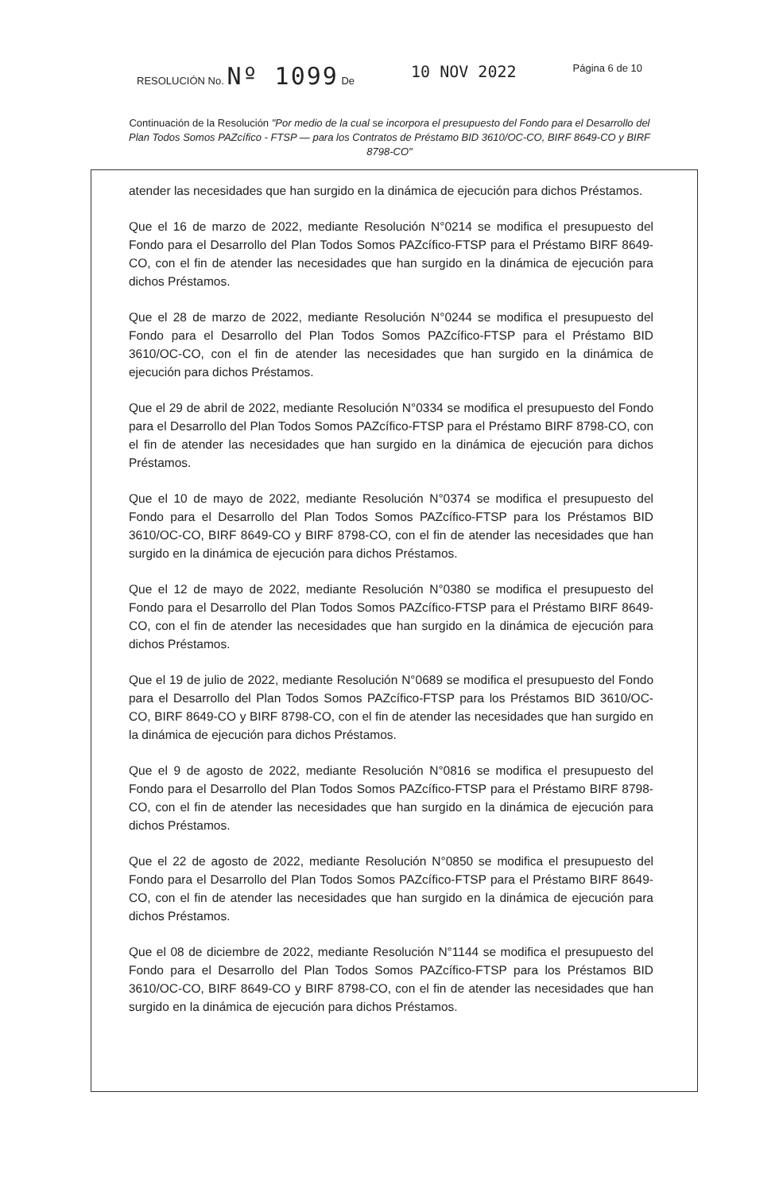RESOLUCIÓN No. Nº 1099 De 10 NOV 2022 Página 6 de 10
Continuación de la Resolución "Por medio de la cual se incorpora el presupuesto del Fondo para el Desarrollo del Plan Todos Somos PAZcífico - FTSP — para los Contratos de Préstamo BID 3610/OC-CO, BIRF 8649-CO y BIRF 8798-CO"
atender las necesidades que han surgido en la dinámica de ejecución para dichos Préstamos.
Que el 16 de marzo de 2022, mediante Resolución N°0214 se modifica el presupuesto del Fondo para el Desarrollo del Plan Todos Somos PAZcífico-FTSP para el Préstamo BIRF 8649-CO, con el fin de atender las necesidades que han surgido en la dinámica de ejecución para dichos Préstamos.
Que el 28 de marzo de 2022, mediante Resolución N°0244 se modifica el presupuesto del Fondo para el Desarrollo del Plan Todos Somos PAZcífico-FTSP para el Préstamo BID 3610/OC-CO, con el fin de atender las necesidades que han surgido en la dinámica de ejecución para dichos Préstamos.
Que el 29 de abril de 2022, mediante Resolución N°0334 se modifica el presupuesto del Fondo para el Desarrollo del Plan Todos Somos PAZcífico-FTSP para el Préstamo BIRF 8798-CO, con el fin de atender las necesidades que han surgido en la dinámica de ejecución para dichos Préstamos.
Que el 10 de mayo de 2022, mediante Resolución N°0374 se modifica el presupuesto del Fondo para el Desarrollo del Plan Todos Somos PAZcífico-FTSP para los Préstamos BID 3610/OC-CO, BIRF 8649-CO y BIRF 8798-CO, con el fin de atender las necesidades que han surgido en la dinámica de ejecución para dichos Préstamos.
Que el 12 de mayo de 2022, mediante Resolución N°0380 se modifica el presupuesto del Fondo para el Desarrollo del Plan Todos Somos PAZcífico-FTSP para el Préstamo BIRF 8649-CO, con el fin de atender las necesidades que han surgido en la dinámica de ejecución para dichos Préstamos.
Que el 19 de julio de 2022, mediante Resolución N°0689 se modifica el presupuesto del Fondo para el Desarrollo del Plan Todos Somos PAZcífico-FTSP para los Préstamos BID 3610/OC-CO, BIRF 8649-CO y BIRF 8798-CO, con el fin de atender las necesidades que han surgido en la dinámica de ejecución para dichos Préstamos.
Que el 9 de agosto de 2022, mediante Resolución N°0816 se modifica el presupuesto del Fondo para el Desarrollo del Plan Todos Somos PAZcífico-FTSP para el Préstamo BIRF 8798-CO, con el fin de atender las necesidades que han surgido en la dinámica de ejecución para dichos Préstamos.
Que el 22 de agosto de 2022, mediante Resolución N°0850 se modifica el presupuesto del Fondo para el Desarrollo del Plan Todos Somos PAZcífico-FTSP para el Préstamo BIRF 8649-CO, con el fin de atender las necesidades que han surgido en la dinámica de ejecución para dichos Préstamos.
Que el 08 de diciembre de 2022, mediante Resolución N°1144 se modifica el presupuesto del Fondo para el Desarrollo del Plan Todos Somos PAZcífico-FTSP para los Préstamos BID 3610/OC-CO, BIRF 8649-CO y BIRF 8798-CO, con el fin de atender las necesidades que han surgido en la dinámica de ejecución para dichos Préstamos.